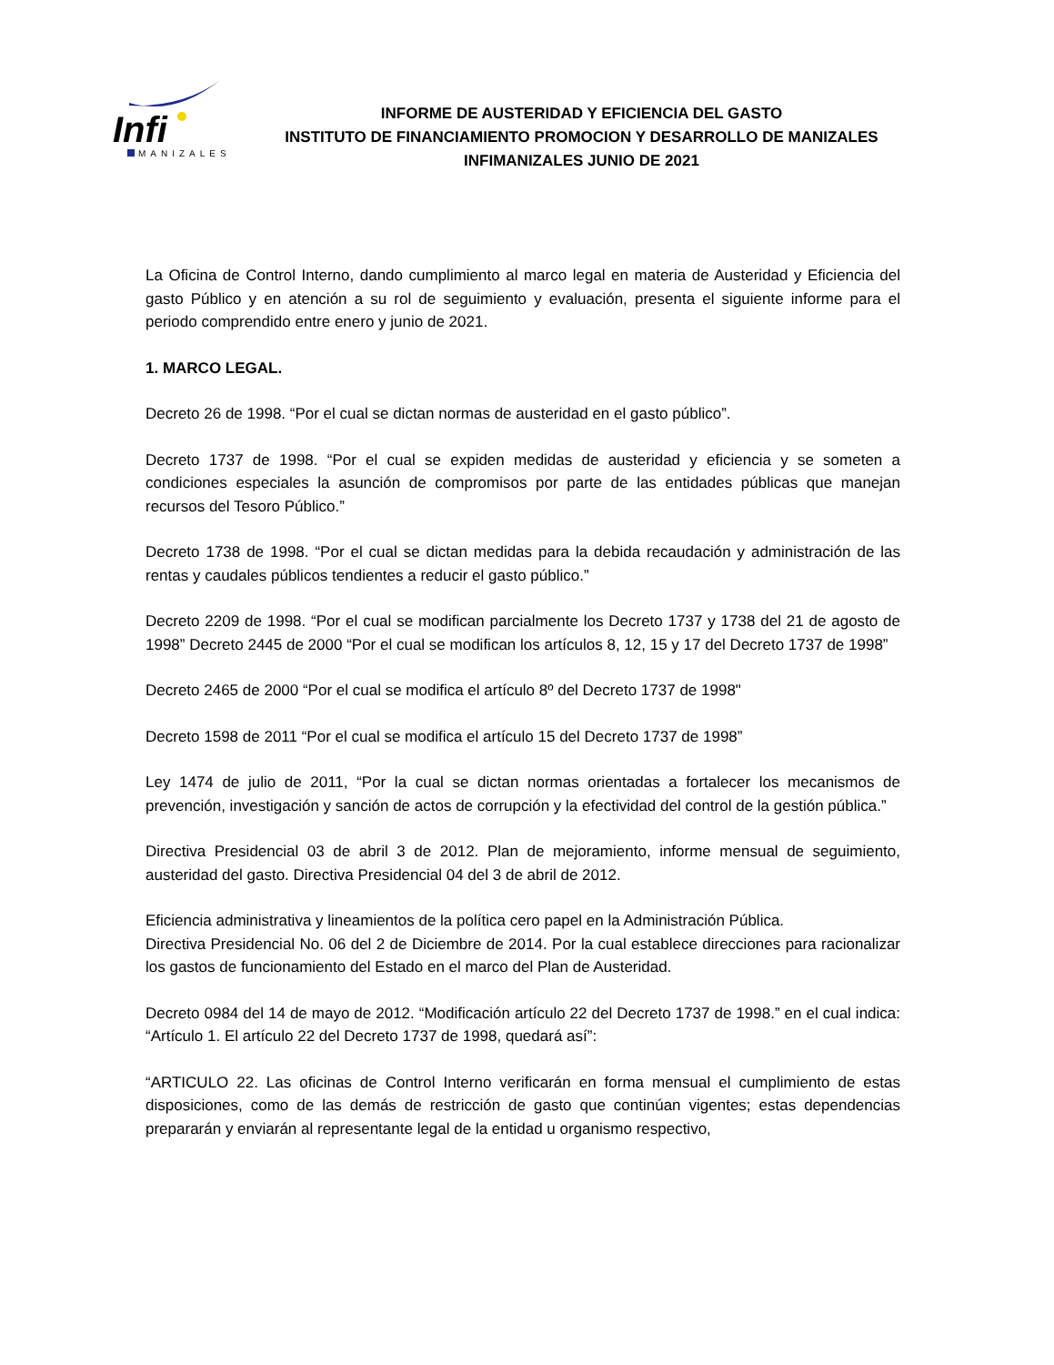Infi
MANIZALES
INFORME DE AUSTERIDAD Y EFICIENCIA DEL GASTO
INSTITUTO DE FINANCIAMIENTO PROMOCION Y DESARROLLO DE MANIZALES
INFIMANIZALES JUNIO DE 2021
La Oficina de Control Interno, dando cumplimiento al marco legal en materia de Austeridad y Eficiencia del gasto Público y en atención a su rol de seguimiento y evaluación, presenta el siguiente informe para el periodo comprendido entre enero y junio de 2021.
1. MARCO LEGAL.
Decreto 26 de 1998. “Por el cual se dictan normas de austeridad en el gasto público”.
Decreto 1737 de 1998. “Por el cual se expiden medidas de austeridad y eficiencia y se someten a condiciones especiales la asunción de compromisos por parte de las entidades públicas que manejan recursos del Tesoro Público.”
Decreto 1738 de 1998. “Por el cual se dictan medidas para la debida recaudación y administración de las rentas y caudales públicos tendientes a reducir el gasto público.”
Decreto 2209 de 1998. “Por el cual se modifican parcialmente los Decreto 1737 y 1738 del 21 de agosto de 1998” Decreto 2445 de 2000 “Por el cual se modifican los artículos 8, 12, 15 y 17 del Decreto 1737 de 1998”
Decreto 2465 de 2000 “Por el cual se modifica el artículo 8º del Decreto 1737 de 1998"
Decreto 1598 de 2011 “Por el cual se modifica el artículo 15 del Decreto 1737 de 1998”
Ley 1474 de julio de 2011, “Por la cual se dictan normas orientadas a fortalecer los mecanismos de prevención, investigación y sanción de actos de corrupción y la efectividad del control de la gestión pública.”
Directiva Presidencial 03 de abril 3 de 2012. Plan de mejoramiento, informe mensual de seguimiento, austeridad del gasto. Directiva Presidencial 04 del 3 de abril de 2012.
Eficiencia administrativa y lineamientos de la política cero papel en la Administración Pública.
Directiva Presidencial No. 06 del 2 de Diciembre de 2014. Por la cual establece direcciones para racionalizar los gastos de funcionamiento del Estado en el marco del Plan de Austeridad.
Decreto 0984 del 14 de mayo de 2012. “Modificación artículo 22 del Decreto 1737 de 1998.” en el cual indica: “Artículo 1. El artículo 22 del Decreto 1737 de 1998, quedará así”:
“ARTICULO 22. Las oficinas de Control Interno verificarán en forma mensual el cumplimiento de estas disposiciones, como de las demás de restricción de gasto que continúan vigentes; estas dependencias prepararán y enviarán al representante legal de la entidad u organismo respectivo,